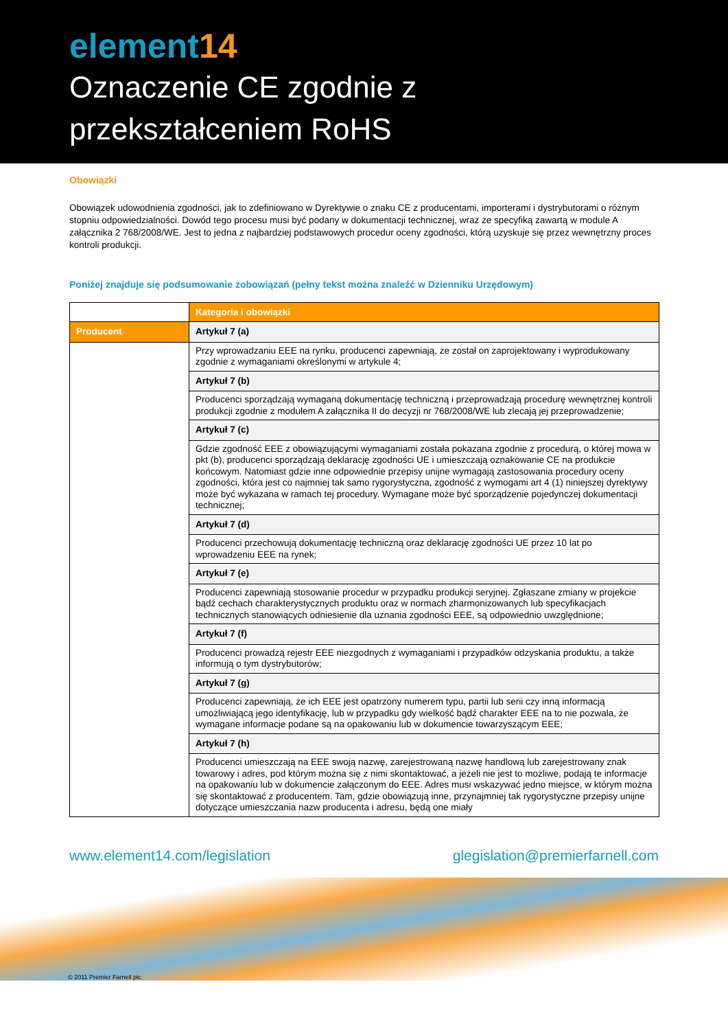element14
Oznaczenie CE zgodnie z
przekształceniem RoHS
Obowiązki
Obowiązek udowodnienia zgodności, jak to zdefiniowano w Dyrektywie o znaku CE z producentami, importerami i dystrybutorami o różnym stopniu odpowiedzialności. Dowód tego procesu musi być podany w dokumentacji technicznej, wraz ze specyfiką zawartą w module A załącznika 2 768/2008/WE. Jest to jedna z najbardziej podstawowych procedur oceny zgodności, którą uzyskuje się przez wewnętrzny proces kontroli produkcji.
Poniżej znajduje się podsumowanie zobowiązań (pełny tekst można znaleźć w Dzienniku Urzędowym)
| | Kategoria i obowiązki |
| Producent | Artykuł 7 (a) |
| | Przy wprowadzaniu EEE na rynku, producenci zapewniają, że został on zaprojektowany i wyprodukowany zgodnie z wymaganiami określonymi w artykule 4; |
| | Artykuł 7 (b) |
| | Producenci sporządzają wymaganą dokumentację techniczną i przeprowadzają procedurę wewnętrznej kontroli produkcji zgodnie z modułem A załącznika II do decyzji nr 768/2008/WE lub zlecają jej przeprowadzenie; |
| | Artykuł 7 (c) |
| | Gdzie zgodność EEE z obowiązującymi wymaganiami została pokazana zgodnie z procedurą, o której mowa w pkt (b), producenci sporządzają deklarację zgodności UE i umieszczają oznakowanie CE na produkcie końcowym. Natomiast gdzie inne odpowiednie przepisy unijne wymagają zastosowania procedury oceny zgodności, która jest co najmniej tak samo rygorystyczna, zgodność z wymogami art 4 (1) niniejszej dyrektywy może być wykazana w ramach tej procedury. Wymagane może być sporządzenie pojedynczej dokumentacji technicznej; |
| | Artykuł 7 (d) |
| | Producenci przechowują dokumentację techniczną oraz deklarację zgodności UE przez 10 lat po wprowadzeniu EEE na rynek; |
| | Artykuł 7 (e) |
| | Producenci zapewniają stosowanie procedur w przypadku produkcji seryjnej. Zgłaszane zmiany w projekcie bądź cechach charakterystycznych produktu oraz w normach zharmonizowanych lub specyfikacjach technicznych stanowiących odniesienie dla uznania zgodności EEE, są odpowiednio uwzględnione; |
| | Artykuł 7 (f) |
| | Producenci prowadzą rejestr EEE niezgodnych z wymaganiami i przypadków odzyskania produktu, a także informują o tym dystrybutorów; |
| | Artykuł 7 (g) |
| | Producenci zapewniają, że ich EEE jest opatrzony numerem typu, partii lub serii czy inną informacją umożliwiającą jego identyfikację, lub w przypadku gdy wielkość bądź charakter EEE na to nie pozwala, że wymagane informacje podane są na opakowaniu lub w dokumencie towarzyszącym EEE; |
| | Artykuł 7 (h) |
| | Producenci umieszczają na EEE swoją nazwę, zarejestrowaną nazwę handlową lub zarejestrowany znak towarowy i adres, pod którym można się z nimi skontaktować, a jeżeli nie jest to możliwe, podają te informacje na opakowaniu lub w dokumencie załączonym do EEE. Adres musi wskazywać jedno miejsce, w którym można się skontaktować z producentem. Tam, gdzie obowiązują inne, przynajmniej tak rygorystyczne przepisy unijne dotyczące umieszczania nazw producenta i adresu, będą one miały |
www.element14.com/legislation glegislation@premierfarnell.com
© 2011 Premier Farnell plc.